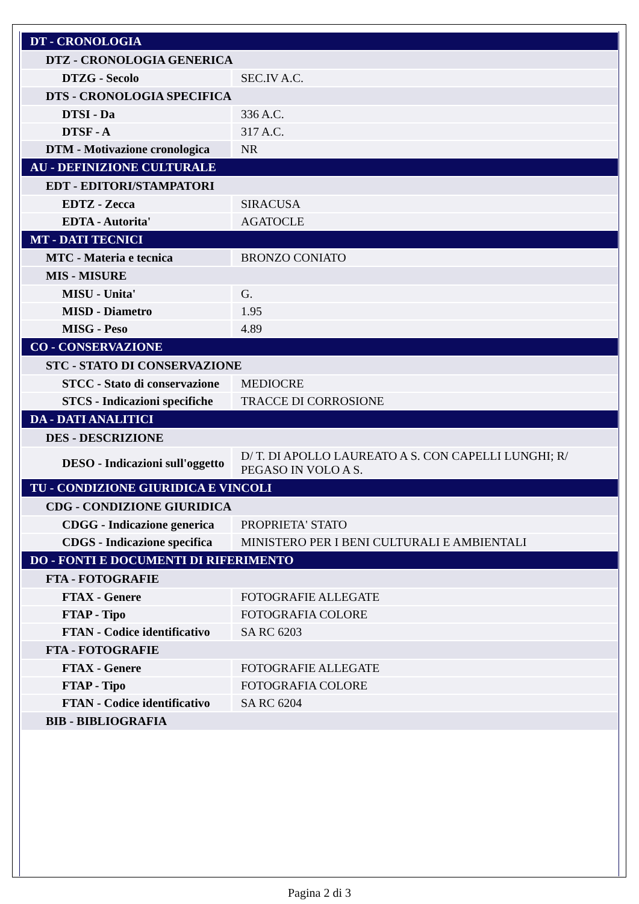| DT - CRONOLOGIA | |
| DTZ - CRONOLOGIA GENERICA | |
| DTZG - Secolo | SEC.IV A.C. |
| DTS - CRONOLOGIA SPECIFICA | |
| DTSI - Da | 336 A.C. |
| DTSF - A | 317 A.C. |
| DTM - Motivazione cronologica | NR |
| AU - DEFINIZIONE CULTURALE | |
| EDT - EDITORI/STAMPATORI | |
| EDTZ - Zecca | SIRACUSA |
| EDTA - Autorita' | AGATOCLE |
| MT - DATI TECNICI | |
| MTC - Materia e tecnica | BRONZO CONIATO |
| MIS - MISURE | |
| MISU - Unita' | G. |
| MISD - Diametro | 1.95 |
| MISG - Peso | 4.89 |
| CO - CONSERVAZIONE | |
| STC - STATO DI CONSERVAZIONE | |
| STCC - Stato di conservazione | MEDIOCRE |
| STCS - Indicazioni specifiche | TRACCE DI CORROSIONE |
| DA - DATI ANALITICI | |
| DES - DESCRIZIONE | |
| DESO - Indicazioni sull'oggetto | D/ T. DI APOLLO LAUREATO A S. CON CAPELLI LUNGHI; R/ PEGASO IN VOLO A S. |
| TU - CONDIZIONE GIURIDICA E VINCOLI | |
| CDG - CONDIZIONE GIURIDICA | |
| CDGG - Indicazione generica | PROPRIETA' STATO |
| CDGS - Indicazione specifica | MINISTERO PER I BENI CULTURALI E AMBIENTALI |
| DO - FONTI E DOCUMENTI DI RIFERIMENTO | |
| FTA - FOTOGRAFIE | |
| FTAX - Genere | FOTOGRAFIE ALLEGATE |
| FTAP - Tipo | FOTOGRAFIA COLORE |
| FTAN - Codice identificativo | SA RC 6203 |
| FTA - FOTOGRAFIE | |
| FTAX - Genere | FOTOGRAFIE ALLEGATE |
| FTAP - Tipo | FOTOGRAFIA COLORE |
| FTAN - Codice identificativo | SA RC 6204 |
| BIB - BIBLIOGRAFIA | |
Pagina 2 di 3